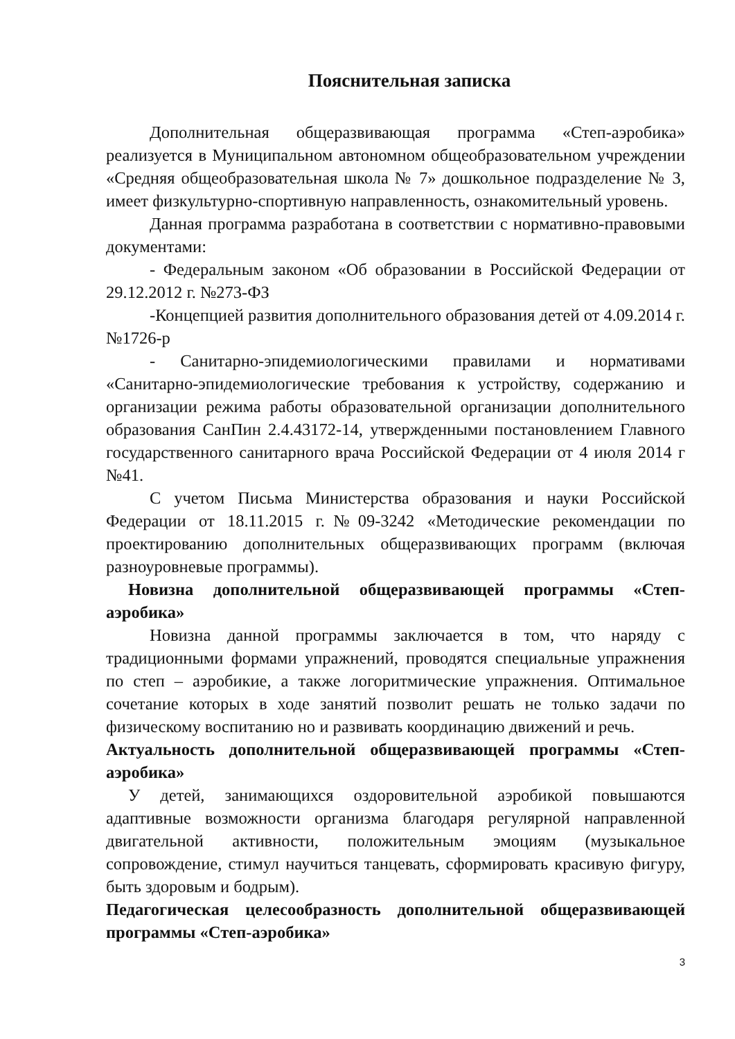Пояснительная записка
Дополнительная общеразвивающая программа «Степ-аэробика» реализуется в Муниципальном автономном общеобразовательном учреждении «Средняя общеобразовательная школа № 7» дошкольное подразделение № 3, имеет физкультурно-спортивную направленность, ознакомительный уровень.
Данная программа разработана в соответствии с нормативно-правовыми документами:
- Федеральным законом «Об образовании в Российской Федерации от 29.12.2012 г. №273-ФЗ
-Концепцией развития дополнительного образования детей от 4.09.2014 г.№1726-р
- Санитарно-эпидемиологическими правилами и нормативами «Санитарно-эпидемиологические требования к устройству, содержанию и организации режима работы образовательной организации дополнительного образования СанПин 2.4.43172-14, утвержденными постановлением Главного государственного санитарного врача Российской Федерации от 4 июля 2014 г №41.
С учетом Письма Министерства образования и науки Российской Федерации от 18.11.2015 г.№09-3242 «Методические рекомендации по проектированию дополнительных общеразвивающих программ (включая разноуровневые программы).
Новизна дополнительной общеразвивающей программы «Степ-аэробика»
Новизна данной программы заключается в том, что наряду с традиционными формами упражнений, проводятся специальные упражнения по степ – аэробикие, а также логоритмические упражнения. Оптимальное сочетание которых в ходе занятий позволит решать не только задачи по физическому воспитанию но и развивать координацию движений и речь.
Актуальность дополнительной общеразвивающей программы «Степ-аэробика»
У детей, занимающихся оздоровительной аэробикой повышаются адаптивные возможности организма благодаря регулярной направленной двигательной активности, положительным эмоциям (музыкальное сопровождение, стимул научиться танцевать, сформировать красивую фигуру, быть здоровым и бодрым).
Педагогическая целесообразность дополнительной общеразвивающей программы «Степ-аэробика»
3